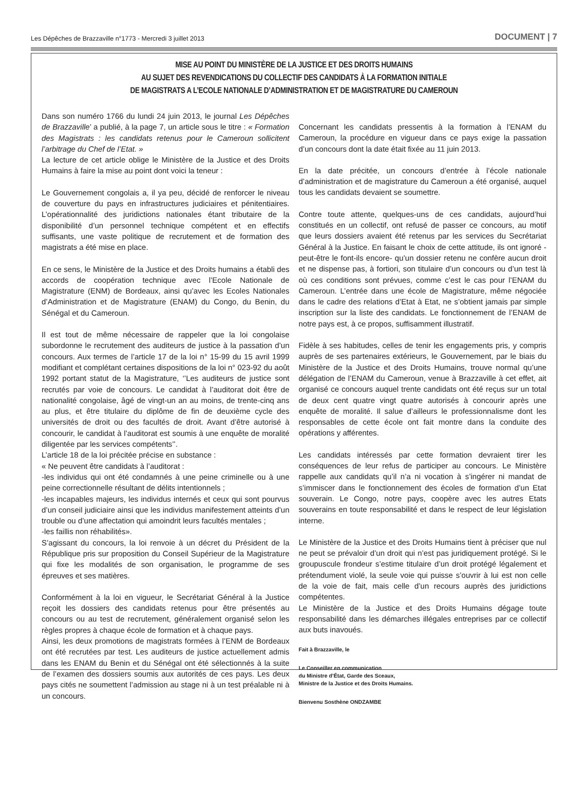Les Dépêches de Brazzaville n°1773 - Mercredi 3 juillet 2013 DOCUMENT | 7
MISE AU POINT DU MINISTÈRE DE LA JUSTICE ET DES DROITS HUMAINS
AU SUJET DES REVENDICATIONS DU COLLECTIF DES CANDIDATS À LA FORMATION INITIALE
DE MAGISTRATS A L’ECOLE NATIONALE D’ADMINISTRATION ET DE MAGISTRATURE DU CAMEROUN
Dans son numéro 1766 du lundi 24 juin 2013, le journal Les Dépêches de Brazzaville’ a publié, à la page 7, un article sous le titre : « Formation des Magistrats : les candidats retenus pour le Cameroun sollicitent l’arbitrage du Chef de l’Etat. »
La lecture de cet article oblige le Ministère de la Justice et des Droits Humains à faire la mise au point dont voici la teneur :
Le Gouvernement congolais a, il ya peu, décidé de renforcer le niveau de couverture du pays en infrastructures judiciaires et pénitentiaires. L’opérationnalité des juridictions nationales étant tributaire de la disponibilité d’un personnel technique compétent et en effectifs suffisants, une vaste politique de recrutement et de formation des magistrats a été mise en place.
En ce sens, le Ministère de la Justice et des Droits humains a établi des accords de coopération technique avec l’Ecole Nationale de Magistrature (ENM) de Bordeaux, ainsi qu’avec les Ecoles Nationales d’Administration et de Magistrature (ENAM) du Congo, du Benin, du Sénégal et du Cameroun.
Il est tout de même nécessaire de rappeler que la loi congolaise subordonne le recrutement des auditeurs de justice à la passation d’un concours. Aux termes de l’article 17 de la loi n° 15-99 du 15 avril 1999 modifiant et complétant certaines dispositions de la loi n° 023-92 du août 1992 portant statut de la Magistrature, ‘’Les auditeurs de justice sont recrutés par voie de concours. Le candidat à l’auditorat doit être de nationalité congolaise, âgé de vingt-un an au moins, de trente-cinq ans au plus, et être titulaire du diplôme de fin de deuxième cycle des universités de droit ou des facultés de droit. Avant d’être autorisé à concourir, le candidat à l’auditorat est soumis à une enquête de moralité diligentée par les services compétents’’.
L’article 18 de la loi précitée précise en substance :
« Ne peuvent être candidats à l’auditorat :
-les individus qui ont été condamnés à une peine criminelle ou à une peine correctionnelle résultant de délits intentionnels ;
-les incapables majeurs, les individus internés et ceux qui sont pourvus d’un conseil judiciaire ainsi que les individus manifestement atteints d’un trouble ou d’une affectation qui amoindrit leurs facultés mentales ;
-les faillis non réhabilités».
S’agissant du concours, la loi renvoie à un décret du Président de la République pris sur proposition du Conseil Supérieur de la Magistrature qui fixe les modalités de son organisation, le programme de ses épreuves et ses matières.
Conformément à la loi en vigueur, le Secrétariat Général à la Justice reçoit les dossiers des candidats retenus pour être présentés au concours ou au test de recrutement, généralement organisé selon les règles propres à chaque école de formation et à chaque pays.
Ainsi, les deux promotions de magistrats formées à l’ENM de Bordeaux ont été recrutées par test. Les auditeurs de justice actuellement admis dans les ENAM du Benin et du Sénégal ont été sélectionnés à la suite de l’examen des dossiers soumis aux autorités de ces pays. Les deux pays cités ne soumettent l’admission au stage ni à un test préalable ni à un concours.
Concernant les candidats pressentis à la formation à l’ENAM du Cameroun, la procédure en vigueur dans ce pays exige la passation d’un concours dont la date était fixée au 11 juin 2013.
En la date précitée, un concours d’entrée à l’école nationale d’administration et de magistrature du Cameroun a été organisé, auquel tous les candidats devaient se soumettre.
Contre toute attente, quelques-uns de ces candidats, aujourd’hui constitués en un collectif, ont refusé de passer ce concours, au motif que leurs dossiers avaient été retenus par les services du Secrétariat Général à la Justice. En faisant le choix de cette attitude, ils ont ignoré - peut-être le font-ils encore- qu’un dossier retenu ne confère aucun droit et ne dispense pas, à fortiori, son titulaire d’un concours ou d’un test là où ces conditions sont prévues, comme c’est le cas pour l’ENAM du Cameroun. L’entrée dans une école de Magistrature, même négociée dans le cadre des relations d’Etat à Etat, ne s’obtient jamais par simple inscription sur la liste des candidats. Le fonctionnement de l’ENAM de notre pays est, à ce propos, suffisamment illustratif.
Fidèle à ses habitudes, celles de tenir les engagements pris, y compris auprès de ses partenaires extérieurs, le Gouvernement, par le biais du Ministère de la Justice et des Droits Humains, trouve normal qu’une délégation de l’ENAM du Cameroun, venue à Brazzaville à cet effet, ait organisé ce concours auquel trente candidats ont été reçus sur un total de deux cent quatre vingt quatre autorisés à concourir après une enquête de moralité. Il salue d’ailleurs le professionnalisme dont les responsables de cette école ont fait montre dans la conduite des opérations y afférentes.
Les candidats intéressés par cette formation devraient tirer les conséquences de leur refus de participer au concours. Le Ministère rappelle aux candidats qu’il n’a ni vocation à s’ingérer ni mandat de s’immiscer dans le fonctionnement des écoles de formation d’un Etat souverain. Le Congo, notre pays, coopère avec les autres Etats souverains en toute responsabilité et dans le respect de leur législation interne.
Le Ministère de la Justice et des Droits Humains tient à préciser que nul ne peut se prévaloir d’un droit qui n’est pas juridiquement protégé. Si le groupuscule frondeur s’estime titulaire d’un droit protégé légalement et prétendument violé, la seule voie qui puisse s’ouvrir à lui est non celle de la voie de fait, mais celle d’un recours auprès des juridictions compétentes.
Le Ministère de la Justice et des Droits Humains dégage toute responsabilité dans les démarches illégales entreprises par ce collectif aux buts inavoués.
Fait à Brazzaville, le
Le Conseiller en communication
du Ministre d’État, Garde des Sceaux,
Ministre de la Justice et des Droits Humains.
Bienvenu Sosthène ONDZAMBE